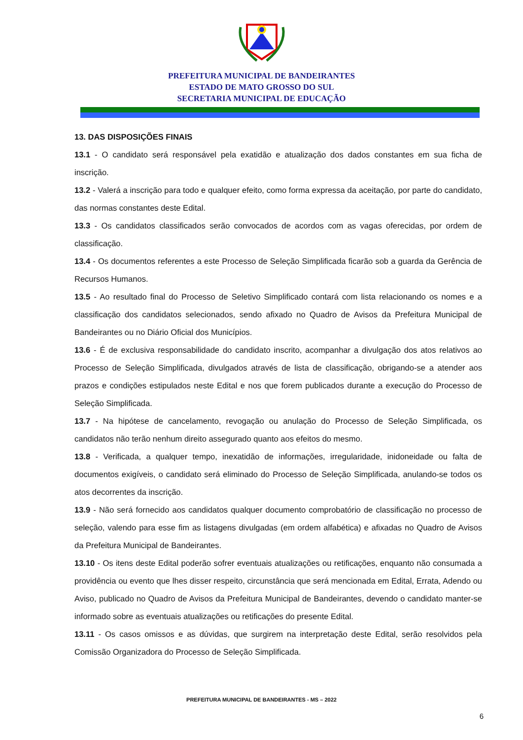PREFEITURA MUNICIPAL DE BANDEIRANTES
ESTADO DE MATO GROSSO DO SUL
SECRETARIA MUNICIPAL DE EDUCAÇÃO
13. DAS DISPOSIÇÕES FINAIS
13.1 - O candidato será responsável pela exatidão e atualização dos dados constantes em sua ficha de inscrição.
13.2 - Valerá a inscrição para todo e qualquer efeito, como forma expressa da aceitação, por parte do candidato, das normas constantes deste Edital.
13.3 - Os candidatos classificados serão convocados de acordos com as vagas oferecidas, por ordem de classificação.
13.4 - Os documentos referentes a este Processo de Seleção Simplificada ficarão sob a guarda da Gerência de Recursos Humanos.
13.5 - Ao resultado final do Processo de Seletivo Simplificado contará com lista relacionando os nomes e a classificação dos candidatos selecionados, sendo afixado no Quadro de Avisos da Prefeitura Municipal de Bandeirantes ou no Diário Oficial dos Municípios.
13.6 - É de exclusiva responsabilidade do candidato inscrito, acompanhar a divulgação dos atos relativos ao Processo de Seleção Simplificada, divulgados através de lista de classificação, obrigando-se a atender aos prazos e condições estipulados neste Edital e nos que forem publicados durante a execução do Processo de Seleção Simplificada.
13.7 - Na hipótese de cancelamento, revogação ou anulação do Processo de Seleção Simplificada, os candidatos não terão nenhum direito assegurado quanto aos efeitos do mesmo.
13.8 - Verificada, a qualquer tempo, inexatidão de informações, irregularidade, inidoneidade ou falta de documentos exigíveis, o candidato será eliminado do Processo de Seleção Simplificada, anulando-se todos os atos decorrentes da inscrição.
13.9 - Não será fornecido aos candidatos qualquer documento comprobatório de classificação no processo de seleção, valendo para esse fim as listagens divulgadas (em ordem alfabética) e afixadas no Quadro de Avisos da Prefeitura Municipal de Bandeirantes.
13.10 - Os itens deste Edital poderão sofrer eventuais atualizações ou retificações, enquanto não consumada a providência ou evento que lhes disser respeito, circunstância que será mencionada em Edital, Errata, Adendo ou Aviso, publicado no Quadro de Avisos da Prefeitura Municipal de Bandeirantes, devendo o candidato manter-se informado sobre as eventuais atualizações ou retificações do presente Edital.
13.11 - Os casos omissos e as dúvidas, que surgirem na interpretação deste Edital, serão resolvidos pela Comissão Organizadora do Processo de Seleção Simplificada.
PREFEITURA MUNICIPAL DE BANDEIRANTES - MS – 2022
6